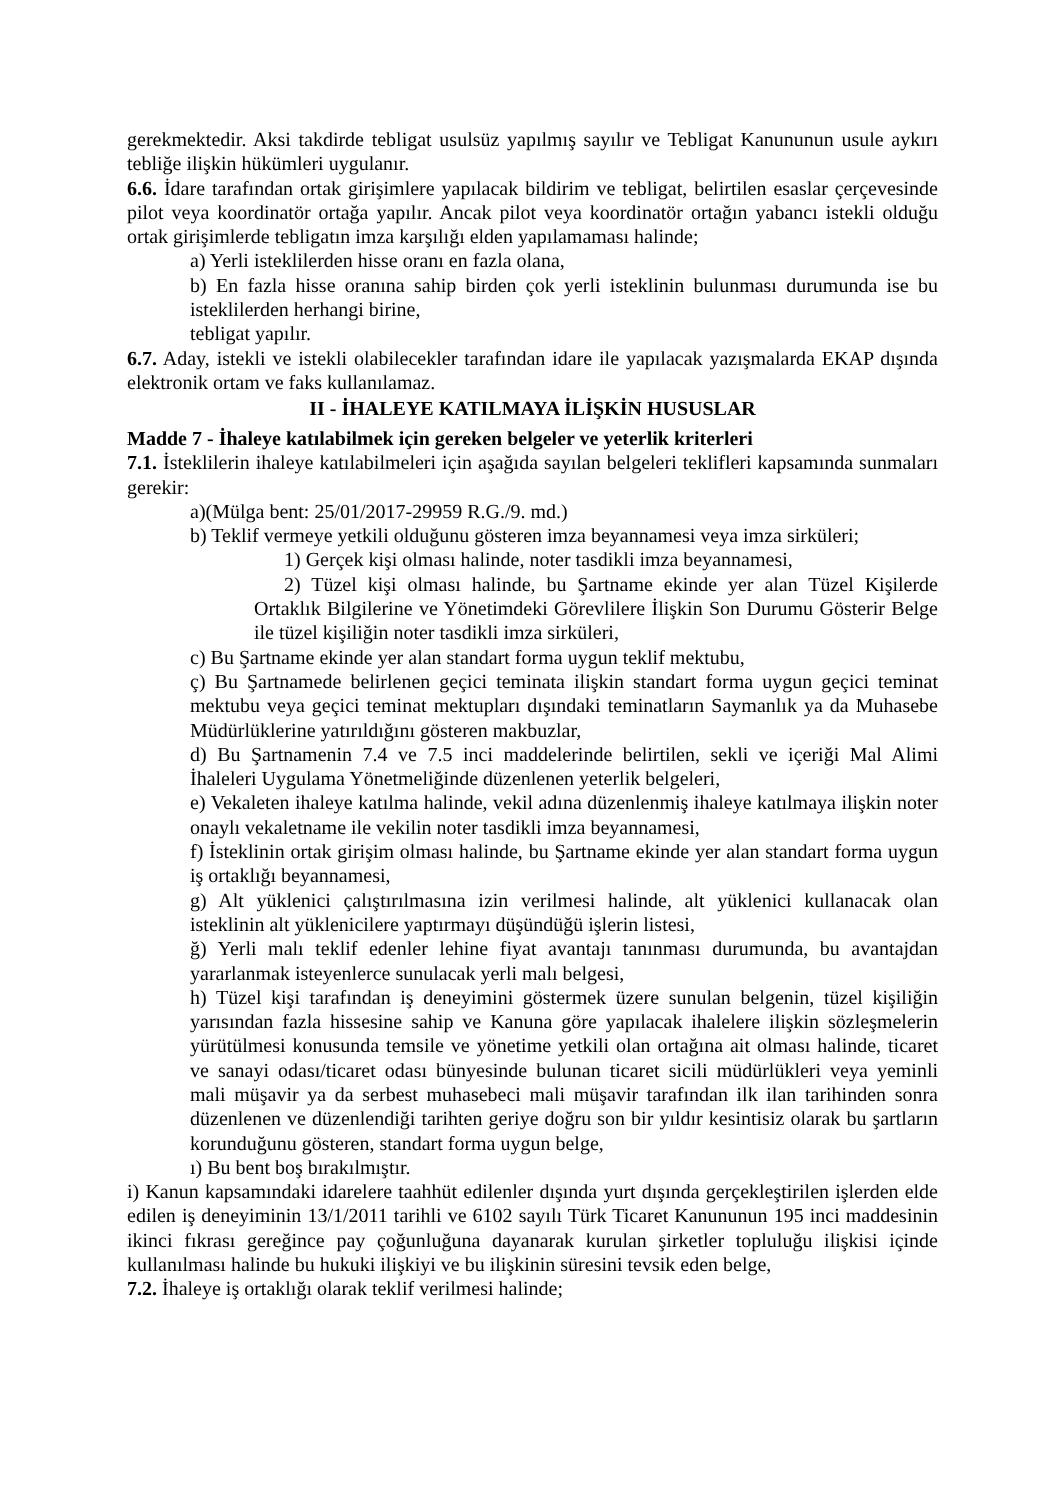gerekmektedir. Aksi takdirde tebligat usulsüz yapılmış sayılır ve Tebligat Kanununun usule aykırı tebliğe ilişkin hükümleri uygulanır.
6.6. İdare tarafından ortak girişimlere yapılacak bildirim ve tebligat, belirtilen esaslar çerçevesinde pilot veya koordinatör ortağa yapılır. Ancak pilot veya koordinatör ortağın yabancı istekli olduğu ortak girişimlerde tebligatın imza karşılığı elden yapılamaması halinde;
a) Yerli isteklilerden hisse oranı en fazla olana,
b) En fazla hisse oranına sahip birden çok yerli isteklinin bulunması durumunda ise bu isteklilerden herhangi birine,
tebligat yapılır.
6.7. Aday, istekli ve istekli olabilecekler tarafından idare ile yapılacak yazışmalarda EKAP dışında elektronik ortam ve faks kullanılamaz.
II - İHALEYE KATILMAYA İLİŞKİN HUSUSLAR
Madde 7 - İhaleye katılabilmek için gereken belgeler ve yeterlik kriterleri
7.1. İsteklilerin ihaleye katılabilmeleri için aşağıda sayılan belgeleri teklifleri kapsamında sunmaları gerekir:
a)(Mülga bent: 25/01/2017-29959 R.G./9. md.)
b) Teklif vermeye yetkili olduğunu gösteren imza beyannamesi veya imza sirküleri;
1) Gerçek kişi olması halinde, noter tasdikli imza beyannamesi,
2) Tüzel kişi olması halinde, bu Şartname ekinde yer alan Tüzel Kişilerde Ortaklık Bilgilerine ve Yönetimdeki Görevlilere İlişkin Son Durumu Gösterir Belge ile tüzel kişiliğin noter tasdikli imza sirküleri,
c) Bu Şartname ekinde yer alan standart forma uygun teklif mektubu,
ç) Bu Şartnamede belirlenen geçici teminata ilişkin standart forma uygun geçici teminat mektubu veya geçici teminat mektupları dışındaki teminatların Saymanlık ya da Muhasebe Müdürlüklerine yatırıldığını gösteren makbuzlar,
d) Bu Şartnamenin 7.4 ve 7.5 inci maddelerinde belirtilen, sekli ve içeriği Mal Alimi İhaleleri Uygulama Yönetmeliğinde düzenlenen yeterlik belgeleri,
e) Vekaleten ihaleye katılma halinde, vekil adına düzenlenmiş ihaleye katılmaya ilişkin noter onaylı vekaletname ile vekilin noter tasdikli imza beyannamesi,
f) İsteklinin ortak girişim olması halinde, bu Şartname ekinde yer alan standart forma uygun iş ortaklığı beyannamesi,
g) Alt yüklenici çalıştırılmasına izin verilmesi halinde, alt yüklenici kullanacak olan isteklinin alt yüklenicilere yaptırmayı düşündüğü işlerin listesi,
ğ) Yerli malı teklif edenler lehine fiyat avantajı tanınması durumunda, bu avantajdan yararlanmak isteyenlerce sunulacak yerli malı belgesi,
h) Tüzel kişi tarafından iş deneyimini göstermek üzere sunulan belgenin, tüzel kişiliğin yarısından fazla hissesine sahip ve Kanuna göre yapılacak ihalelere ilişkin sözleşmelerin yürütülmesi konusunda temsile ve yönetime yetkili olan ortağına ait olması halinde, ticaret ve sanayi odası/ticaret odası bünyesinde bulunan ticaret sicili müdürlükleri veya yeminli mali müşavir ya da serbest muhasebeci mali müşavir tarafından ilk ilan tarihinden sonra düzenlenen ve düzenlendiği tarihten geriye doğru son bir yıldır kesintisiz olarak bu şartların korunduğunu gösteren, standart forma uygun belge,
ı) Bu bent boş bırakılmıştır.
i) Kanun kapsamındaki idarelere taahhüt edilenler dışında yurt dışında gerçekleştirilen işlerden elde edilen iş deneyiminin 13/1/2011 tarihli ve 6102 sayılı Türk Ticaret Kanununun 195 inci maddesinin ikinci fıkrası gereğince pay çoğunluğuna dayanarak kurulan şirketler topluluğu ilişkisi içinde kullanılması halinde bu hukuki ilişkiyi ve bu ilişkinin süresini tevsik eden belge,
7.2. İhaleye iş ortaklığı olarak teklif verilmesi halinde;